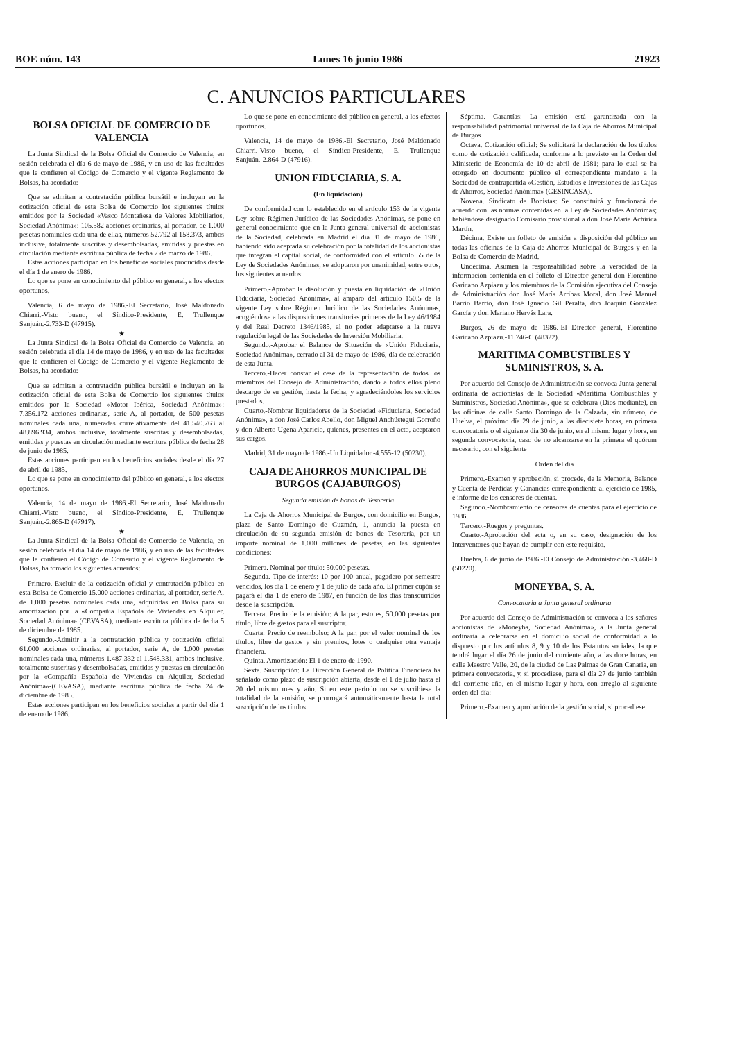BOE núm. 143 Lunes 16 junio 1986 21923
C. ANUNCIOS PARTICULARES
BOLSA OFICIAL DE COMERCIO DE VALENCIA
La Junta Sindical de la Bolsa Oficial de Comercio de Valencia, en sesión celebrada el día 6 de mayo de 1986, y en uso de las facultades que le confieren el Código de Comercio y el vigente Reglamento de Bolsas, ha acordado:
Que se admitan a contratación pública bursátil e incluyan en la cotización oficial de esta Bolsa de Comercio los siguientes títulos emitidos por la Sociedad «Vasco Montañesa de Valores Mobiliarios, Sociedad Anónima»: 105.582 acciones ordinarias, al portador, de 1.000 pesetas nominales cada una de ellas, números 52.792 al 158.373, ambos inclusive, totalmente suscritas y desembolsadas, emitidas y puestas en circulación mediante escritura pública de fecha 7 de marzo de 1986.
Estas acciones participan en los beneficios sociales producidos desde el día 1 de enero de 1986.
Lo que se pone en conocimiento del público en general, a los efectos oportunos.
Valencia, 6 de mayo de 1986.-El Secretario, José Maldonado Chiarri.-Visto bueno, el Síndico-Presidente, E. Trullenque Sanjuán.-2.733-D (47915).
★
La Junta Sindical de la Bolsa Oficial de Comercio de Valencia, en sesión celebrada el día 14 de mayo de 1986, y en uso de las facultades que le confieren el Código de Comercio y el vigente Reglamento de Bolsas, ha acordado:
Que se admitan a contratación pública bursátil e incluyan en la cotización oficial de esta Bolsa de Comercio los siguientes títulos emitidos por la Sociedad «Motor Ibérica, Sociedad Anónima»: 7.356.172 acciones ordinarias, serie A, al portador, de 500 pesetas nominales cada una, numeradas correlativamente del 41.540.763 al 48.896.934, ambos inclusive, totalmente suscritas y desembolsadas, emitidas y puestas en circulación mediante escritura pública de fecha 28 de junio de 1985.
Estas acciones participan en los beneficios sociales desde el día 27 de abril de 1985.
Lo que se pone en conocimiento del público en general, a los efectos oportunos.
Valencia, 14 de mayo de 1986.-El Secretario, José Maldonado Chiarri.-Visto bueno, el Síndico-Presidente, E. Trullenque Sanjuán.-2.865-D (47917).
★
La Junta Sindical de la Bolsa Oficial de Comercio de Valencia, en sesión celebrada el día 14 de mayo de 1986, y en uso de las facultades que le confieren el Código de Comercio y el vigente Reglamento de Bolsas, ha tomado los siguientes acuerdos:
Primero.-Excluir de la cotización oficial y contratación pública en esta Bolsa de Comercio 15.000 acciones ordinarias, al portador, serie A, de 1.000 pesetas nominales cada una, adquiridas en Bolsa para su amortización por la «Compañía Española de Viviendas en Alquiler, Sociedad Anónima» (CEVASA), mediante escritura pública de fecha 5 de diciembre de 1985.
Segundo.-Admitir a la contratación pública y cotización oficial 61.000 acciones ordinarias, al portador, serie A, de 1.000 pesetas nominales cada una, números 1.487.332 al 1.548.331, ambos inclusive, totalmente suscritas y desembolsadas, emitidas y puestas en circulación por la «Compañía Española de Viviendas en Alquiler, Sociedad Anónima»-(CEVASA), mediante escritura pública de fecha 24 de diciembre de 1985.
Estas acciones participan en los beneficios sociales a partir del día 1 de enero de 1986.
Lo que se pone en conocimiento del público en general, a los efectos oportunos.
Valencia, 14 de mayo de 1986.-El Secretario, José Maldonado Chiarri.-Visto bueno, el Síndico-Presidente, E. Trullenque Sanjuán.-2.864-D (47916).
UNION FIDUCIARIA, S. A.
(En liquidación)
De conformidad con lo establecido en el artículo 153 de la vigente Ley sobre Régimen Jurídico de las Sociedades Anónimas, se pone en general conocimiento que en la Junta general universal de accionistas de la Sociedad, celebrada en Madrid el día 31 de mayo de 1986, habiendo sido aceptada su celebración por la totalidad de los accionistas que integran el capital social, de conformidad con el artículo 55 de la Ley de Sociedades Anónimas, se adoptaron por unanimidad, entre otros, los siguientes acuerdos:
Primero.-Aprobar la disolución y puesta en liquidación de «Unión Fiduciaria, Sociedad Anónima», al amparo del artículo 150.5 de la vigente Ley sobre Régimen Jurídico de las Sociedades Anónimas, acogiéndose a las disposiciones transitorias primeras de la Ley 46/1984 y del Real Decreto 1346/1985, al no poder adaptarse a la nueva regulación legal de las Sociedades de Inversión Mobiliaria.
Segundo.-Aprobar el Balance de Situación de «Unión Fiduciaria, Sociedad Anónima», cerrado al 31 de mayo de 1986, día de celebración de esta Junta.
Tercero.-Hacer constar el cese de la representación de todos los miembros del Consejo de Administración, dando a todos ellos pleno descargo de su gestión, hasta la fecha, y agradeciéndoles los servicios prestados.
Cuarto.-Nombrar liquidadores de la Sociedad «Fiduciaria, Sociedad Anónima», a don José Carlos Abello, don Miguel Anchústegui Gorroño y don Alberto Ugena Aparicio, quienes, presentes en el acto, aceptaron sus cargos.
Madrid, 31 de mayo de 1986.-Un Liquidador.-4.555-12 (50230).
CAJA DE AHORROS MUNICIPAL DE BURGOS (CAJABURGOS)
Segunda emisión de bonos de Tesorería
La Caja de Ahorros Municipal de Burgos, con domicilio en Burgos, plaza de Santo Domingo de Guzmán, 1, anuncia la puesta en circulación de su segunda emisión de bonos de Tesorería, por un importe nominal de 1.000 millones de pesetas, en las siguientes condiciones:
Primera. Nominal por título: 50.000 pesetas.
Segunda. Tipo de interés: 10 por 100 anual, pagadero por semestre vencidos, los día 1 de enero y 1 de julio de cada año. El primer cupón se pagará el día 1 de enero de 1987, en función de los días transcurridos desde la suscripción.
Tercera. Precio de la emisión: A la par, esto es, 50.000 pesetas por título, libre de gastos para el suscriptor.
Cuarta. Precio de reembolso: A la par, por el valor nominal de los títulos, libre de gastos y sin premios, lotes o cualquier otra ventaja financiera.
Quinta. Amortización: El 1 de enero de 1990.
Sexta. Suscripción: La Dirección General de Política Financiera ha señalado como plazo de suscripción abierta, desde el 1 de julio hasta el 20 del mismo mes y año. Si en este período no se suscribiese la totalidad de la emisión, se prorrogará automáticamente hasta la total suscripción de los títulos.
Séptima. Garantías: La emisión está garantizada con la responsabilidad patrimonial universal de la Caja de Ahorros Municipal de Burgos
Octava. Cotización oficial: Se solicitará la declaración de los títulos como de cotización calificada, conforme a lo previsto en la Orden del Ministerio de Economía de 10 de abril de 1981; para lo cual se ha otorgado en documento público el correspondiente mandato a la Sociedad de contrapartida «Gestión, Estudios e Inversiones de las Cajas de Ahorros, Sociedad Anónima» (GESINCASA).
Novena. Sindicato de Bonistas: Se constituirá y funcionará de acuerdo con las normas contenidas en la Ley de Sociedades Anónimas; habiéndose designado Comisario provisional a don José María Achirica Martín.
Décima. Existe un folleto de emisión a disposición del público en todas las oficinas de la Caja de Ahorros Municipal de Burgos y en la Bolsa de Comercio de Madrid.
Undécima. Asumen la responsabilidad sobre la veracidad de la información contenida en el folleto el Director general don Florentino Garicano Azpiazu y los miembros de la Comisión ejecutiva del Consejo de Administración don José María Arribas Moral, don José Manuel Barrio Barrio, don José Ignacio Gil Peralta, don Joaquín González García y don Mariano Hervás Lara.
Burgos, 26 de mayo de 1986.-El Director general, Florentino Garicano Azpiazu.-11.746-C (48322).
MARITIMA COMBUSTIBLES Y SUMINISTROS, S. A.
Por acuerdo del Consejo de Administración se convoca Junta general ordinaria de accionistas de la Sociedad «Marítima Combustibles y Suministros, Sociedad Anónima», que se celebrará (Dios mediante), en las oficinas de calle Santo Domingo de la Calzada, sin número, de Huelva, el próximo día 29 de junio, a las diecisiete horas, en primera convocatoria o el siguiente día 30 de junio, en el mismo lugar y hora, en segunda convocatoria, caso de no alcanzarse en la primera el quórum necesario, con el siguiente
Orden del día
Primero.-Examen y aprobación, si procede, de la Memoria, Balance y Cuenta de Pérdidas y Ganancias correspondiente al ejercicio de 1985, e informe de los censores de cuentas.
Segundo.-Nombramiento de censores de cuentas para el ejercicio de 1986.
Tercero.-Ruegos y preguntas.
Cuarto.-Aprobación del acta o, en su caso, designación de los Interventores que hayan de cumplir con este requisito.
Huelva, 6 de junio de 1986.-El Consejo de Administración.-3.468-D (50220).
MONEYBA, S. A.
Convocatoria a Junta general ordinaria
Por acuerdo del Consejo de Administración se convoca a los señores accionistas de «Moneyba, Sociedad Anónima», a la Junta general ordinaria a celebrarse en el domicilio social de conformidad a lo dispuesto por los artículos 8, 9 y 10 de los Estatutos sociales, la que tendrá lugar el día 26 de junio del corriente año, a las doce horas, en calle Maestro Valle, 20, de la ciudad de Las Palmas de Gran Canaria, en primera convocatoria, y, si procediese, para el día 27 de junio también del corriente año, en el mismo lugar y hora, con arreglo al siguiente orden del día:
Primero.-Examen y aprobación de la gestión social, si procediese.